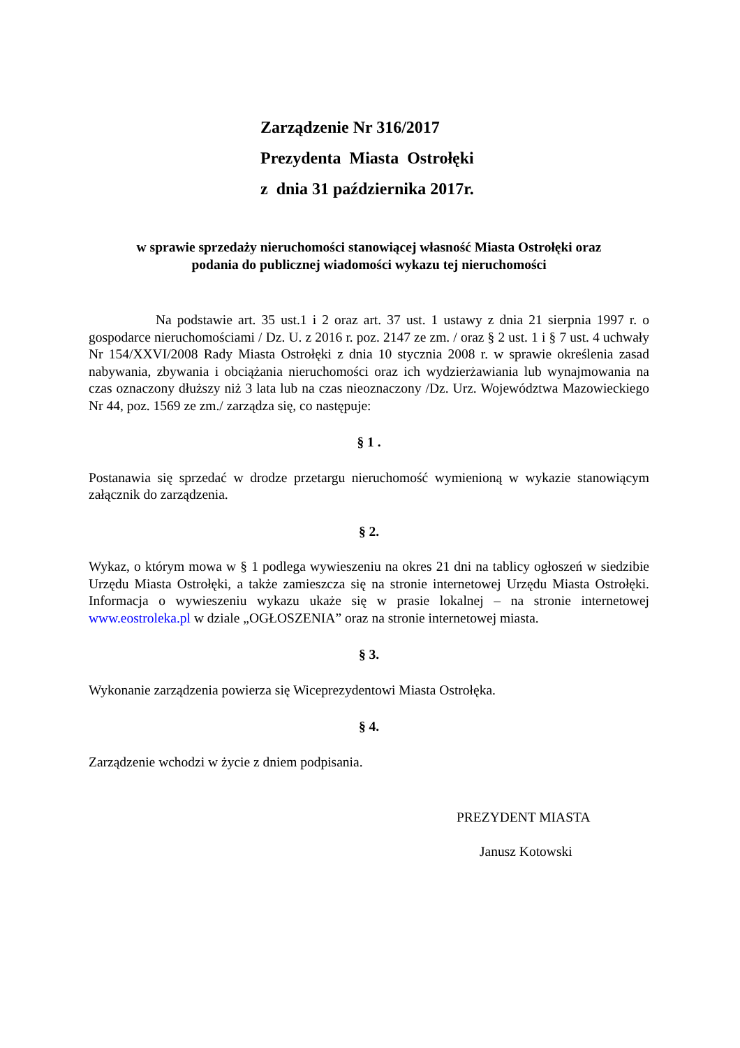Zarządzenie Nr 316/2017
Prezydenta Miasta Ostrołęki
z dnia 31 października 2017r.
w sprawie sprzedaży nieruchomości stanowiącej własność Miasta Ostrołęki oraz
podania do publicznej wiadomości wykazu tej nieruchomości
Na podstawie art. 35 ust.1 i 2 oraz art. 37 ust. 1 ustawy z dnia 21 sierpnia 1997 r. o gospodarce nieruchomościami / Dz. U. z 2016 r. poz. 2147 ze zm. / oraz § 2 ust. 1 i § 7 ust. 4 uchwały Nr 154/XXVI/2008 Rady Miasta Ostrołęki z dnia 10 stycznia 2008 r. w sprawie określenia zasad nabywania, zbywania i obciążania nieruchomości oraz ich wydzierżawiania lub wynajmowania na czas oznaczony dłuższy niż 3 lata lub na czas nieoznaczony /Dz. Urz. Województwa Mazowieckiego Nr 44, poz. 1569 ze zm./ zarządza się, co następuje:
§ 1 .
Postanawia się sprzedać w drodze przetargu nieruchomość wymienioną w wykazie stanowiącym załącznik do zarządzenia.
§ 2.
Wykaz, o którym mowa w § 1 podlega wywieszeniu na okres 21 dni na tablicy ogłoszeń w siedzibie Urzędu Miasta Ostrołęki, a także zamieszcza się na stronie internetowej Urzędu Miasta Ostrołęki. Informacja o wywieszeniu wykazu ukaże się w prasie lokalnej – na stronie internetowej www.eostroleka.pl w dziale „OGŁOSZENIA” oraz na stronie internetowej miasta.
§ 3.
Wykonanie zarządzenia powierza się Wiceprezydentowi Miasta Ostrołęka.
§ 4.
Zarządzenie wchodzi w życie z dniem podpisania.
PREZYDENT MIASTA
Janusz Kotowski